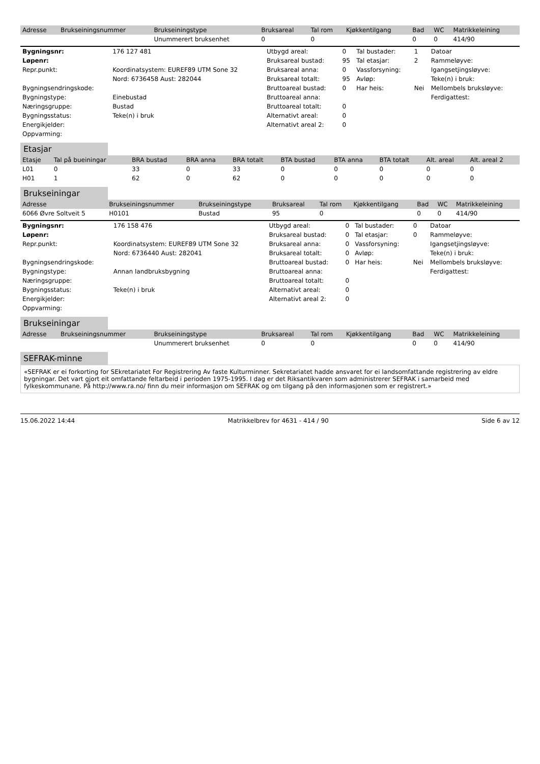| Adresse | Brukseiningsnummer | Brukseiningstype | Bruksareal | Tal rom | Kjøkkentilgang | Bad | WC | Matrikkeleining |
| --- | --- | --- | --- | --- | --- | --- | --- | --- |
| | | Unummerert bruksenhet | 0 | 0 | | 0 | 0 | 414/90 |
| Bygningsnr: | 176 127 481 | Utbygd areal: | 0 | Tal bustader: | 1 | Datoar |
| Løpenr: | | Bruksareal bustad: | 95 | Tal etasjar: | 2 | Rammeløyve: |
| Repr.punkt: | Koordinatsystem: EUREF89 UTM Sone 32 | Bruksareal anna: | 0 | Vassforsyning: | | Igangsetjingsløyve: |
| | Nord: 6736458 Aust: 282044 | Bruksareal totalt: | 95 | Avløp: | | Teke(n) i bruk: |
| Bygningsendringskode: | | Bruttoareal bustad: | 0 | Har heis: | Nei | Mellombels bruksløyve: |
| Bygningstype: | Einebustad | Bruttoareal anna: | | | | Ferdigattest: |
| Næringsgruppe: | Bustad | Bruttoareal totalt: | 0 | | | |
| Bygningsstatus: | Teke(n) i bruk | Alternativt areal: | 0 | | | |
| Energikjelder: | | Alternativt areal 2: | 0 | | | |
| Oppvarming: | | | | | | |
Etasjar
| Etasje | Tal på bueiningar | BRA bustad | BRA anna | BRA totalt | BTA bustad | BTA anna | BTA totalt | Alt. areal | Alt. areal 2 |
| --- | --- | --- | --- | --- | --- | --- | --- | --- | --- |
| L01 | 0 | 33 | 0 | 33 | 0 | 0 | 0 | 0 | 0 |
| H01 | 1 | 62 | 0 | 62 | 0 | 0 | 0 | 0 | 0 |
Brukseiningar
| Adresse | Brukseiningsnummer | Brukseiningstype | Bruksareal | Tal rom | Kjøkkentilgang | Bad | WC | Matrikkeleining |
| --- | --- | --- | --- | --- | --- | --- | --- | --- |
| 6066 Øvre Soltveit 5 | H0101 | Bustad | 95 | 0 | | 0 | 0 | 414/90 |
| Bygningsnr: | 176 158 476 | Utbygd areal: | 0 | Tal bustader: | 0 | Datoar |
| Løpenr: | | Bruksareal bustad: | 0 | Tal etasjar: | 0 | Rammeløyve: |
| Repr.punkt: | Koordinatsystem: EUREF89 UTM Sone 32 | Bruksareal anna: | 0 | Vassforsyning: | | Igangsetjingsløyve: |
| | Nord: 6736440 Aust: 282041 | Bruksareal totalt: | 0 | Avløp: | | Teke(n) i bruk: |
| Bygningsendringskode: | | Bruttoareal bustad: | 0 | Har heis: | Nei | Mellombels bruksløyve: |
| Bygningstype: | Annan landbruksbygning | Bruttoareal anna: | | | | Ferdigattest: |
| Næringsgruppe: | | Bruttoareal totalt: | 0 | | | |
| Bygningsstatus: | Teke(n) i bruk | Alternativt areal: | 0 | | | |
| Energikjelder: | | Alternativt areal 2: | 0 | | | |
| Oppvarming: | | | | | | |
Brukseiningar
| Adresse | Brukseiningsnummer | Brukseiningstype | Bruksareal | Tal rom | Kjøkkentilgang | Bad | WC | Matrikkeleining |
| --- | --- | --- | --- | --- | --- | --- | --- | --- |
| | | Unummerert bruksenhet | 0 | 0 | | 0 | 0 | 414/90 |
SEFRAK-minne
«SEFRAK er ei forkorting for SEkretariatet For Registrering Av faste Kulturminner. Sekretariatet hadde ansvaret for ei landsomfattande registrering av eldre bygningar. Det vart gjort eit omfattande feltarbeid i perioden 1975-1995. I dag er det Riksantikvaren som administrerer SEFRAK i samarbeid med fylkeskommunane. På http://www.ra.no/ finn du meir informasjon om SEFRAK og om tilgang på den informasjonen som er registrert.»
15.06.2022 14:44 Matrikkelbrev for 4631 - 414 / 90 Side 6 av 12